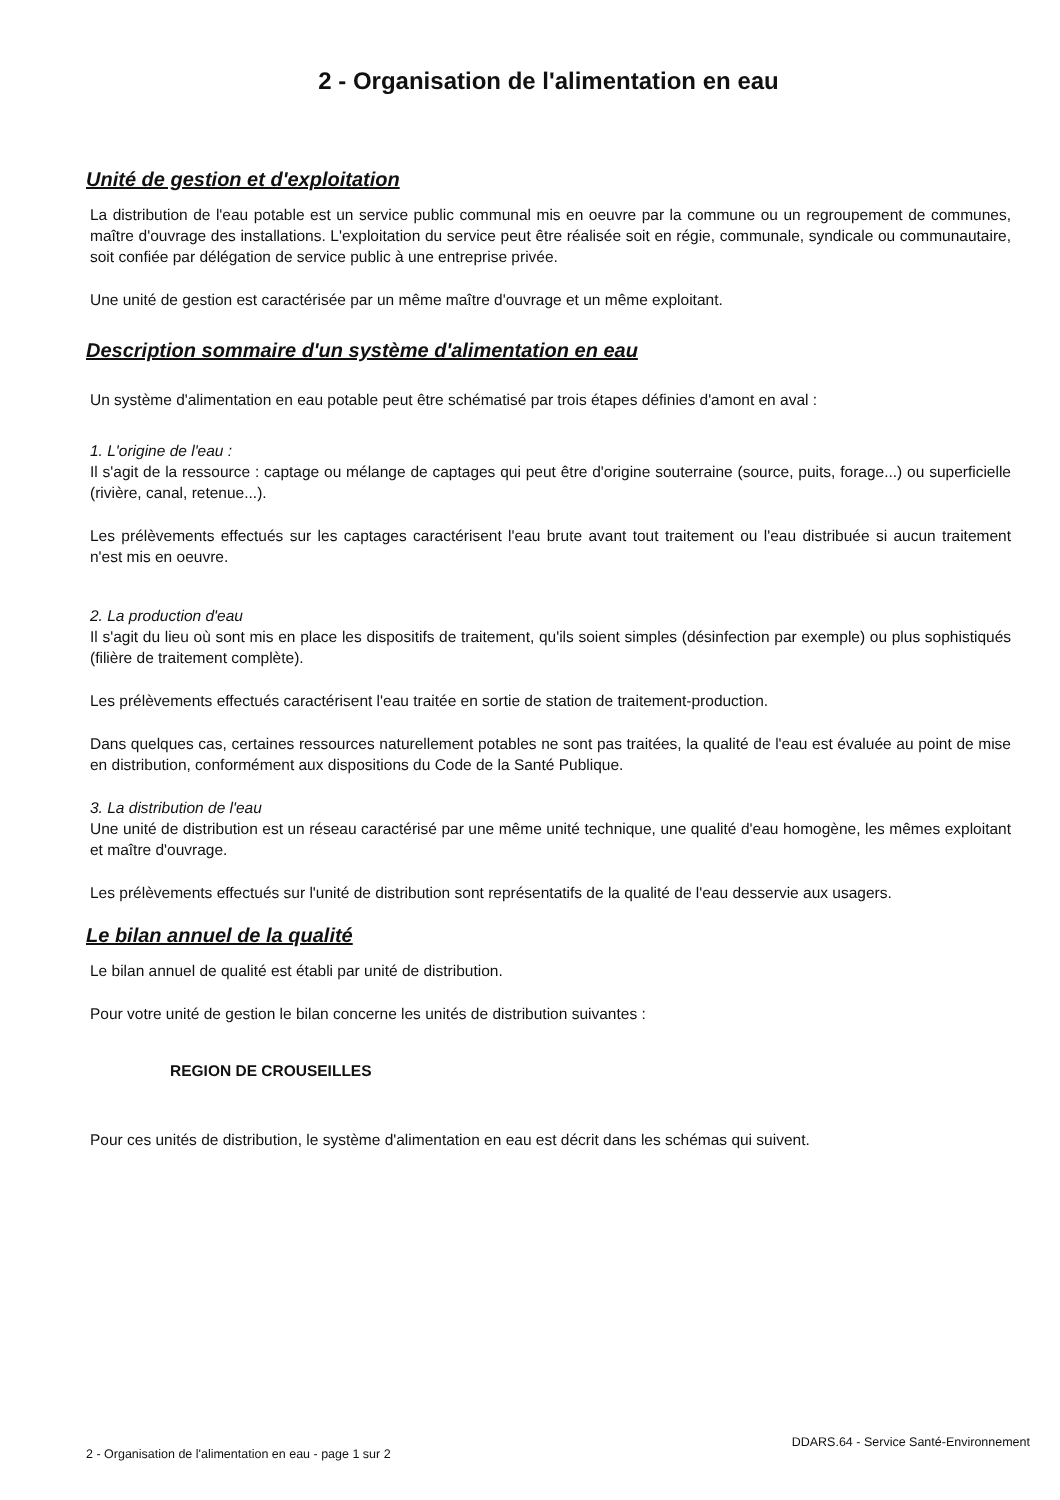2 - Organisation de l'alimentation en eau
Unité de gestion et d'exploitation
La distribution de l'eau potable est un service public communal mis en oeuvre par la commune ou un regroupement de communes, maître d'ouvrage des installations. L'exploitation du service peut être réalisée soit en régie, communale, syndicale ou communautaire, soit confiée par délégation de service public à une entreprise privée.
Une unité de gestion est caractérisée par un même maître d'ouvrage et un même exploitant.
Description sommaire d'un système d'alimentation en eau
Un système d'alimentation en eau potable peut être schématisé par trois étapes définies d'amont en aval :
1. L'origine de l'eau :
Il s'agit de la ressource : captage ou mélange de captages qui peut être d'origine souterraine (source, puits, forage...) ou superficielle (rivière, canal, retenue...).
Les prélèvements effectués sur les captages caractérisent l'eau brute avant tout traitement ou l'eau distribuée si aucun traitement n'est mis en oeuvre.
2. La production d'eau
Il s'agit du lieu où sont mis en place les dispositifs de traitement, qu'ils soient simples (désinfection par exemple) ou plus sophistiqués (filière de traitement complète).
Les prélèvements effectués caractérisent l'eau traitée en sortie de station de traitement-production.
Dans quelques cas, certaines ressources naturellement potables ne sont pas traitées, la qualité de l'eau est évaluée au point de mise en distribution, conformément aux dispositions du Code de la Santé Publique.
3. La distribution de l'eau
Une unité de distribution est un réseau caractérisé par une même unité technique, une qualité d'eau homogène, les mêmes exploitant et maître d'ouvrage.
Les prélèvements effectués sur l'unité de distribution sont représentatifs de la qualité de l'eau desservie aux usagers.
Le bilan annuel de la qualité
Le bilan annuel de qualité est établi par unité de distribution.
Pour votre unité de gestion le bilan concerne les unités de distribution suivantes :
REGION DE CROUSEILLES
Pour ces unités de distribution, le système d'alimentation en eau est décrit dans les schémas qui suivent.
2 - Organisation de l'alimentation en eau - page 1 sur 2 DDARS.64 - Service Santé-Environnement